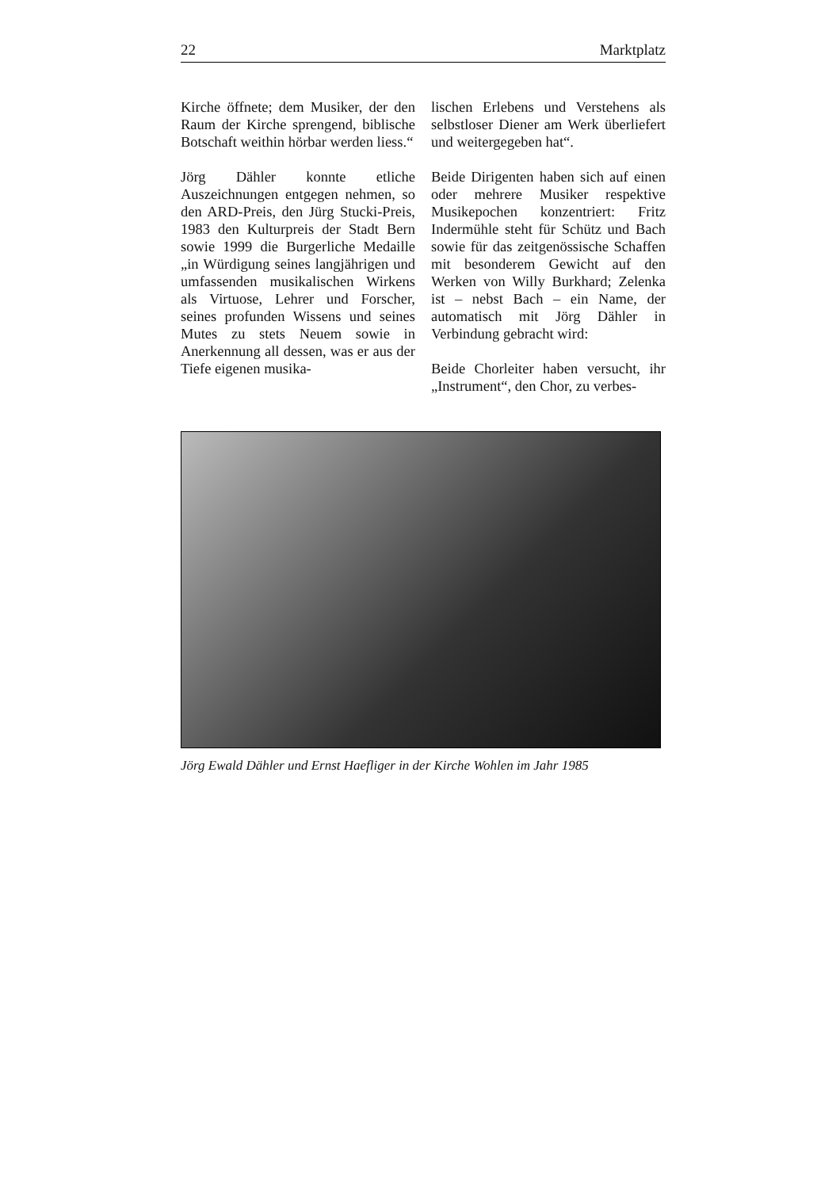22 Marktplatz
Kirche öffnete; dem Musiker, der den Raum der Kirche sprengend, biblische Botschaft weithin hörbar werden liess.“
Jörg Dähler konnte etliche Auszeichnungen entgegen nehmen, so den ARD-Preis, den Jürg Stucki-Preis, 1983 den Kulturpreis der Stadt Bern sowie 1999 die Burgerliche Medaille „in Würdigung seines langjährigen und umfassenden musikalischen Wirkens als Virtuose, Lehrer und Forscher, seines profunden Wissens und seines Mutes zu stets Neuem sowie in Anerkennung all dessen, was er aus der Tiefe eigenen musika-
lischen Erlebens und Verstehens als selbstloser Diener am Werk überliefert und weitergegeben hat“.
Beide Dirigenten haben sich auf einen oder mehrere Musiker respektive Musikepochen konzentriert: Fritz Indermühle steht für Schütz und Bach sowie für das zeitgenössische Schaffen mit besonderem Gewicht auf den Werken von Willy Burkhard; Zelenka ist – nebst Bach – ein Name, der automatisch mit Jörg Dähler in Verbindung gebracht wird:
Beide Chorleiter haben versucht, ihr „Instrument“, den Chor, zu verbes-
Jörg Ewald Dähler und Ernst Haefliger in der Kirche Wohlen im Jahr 1985